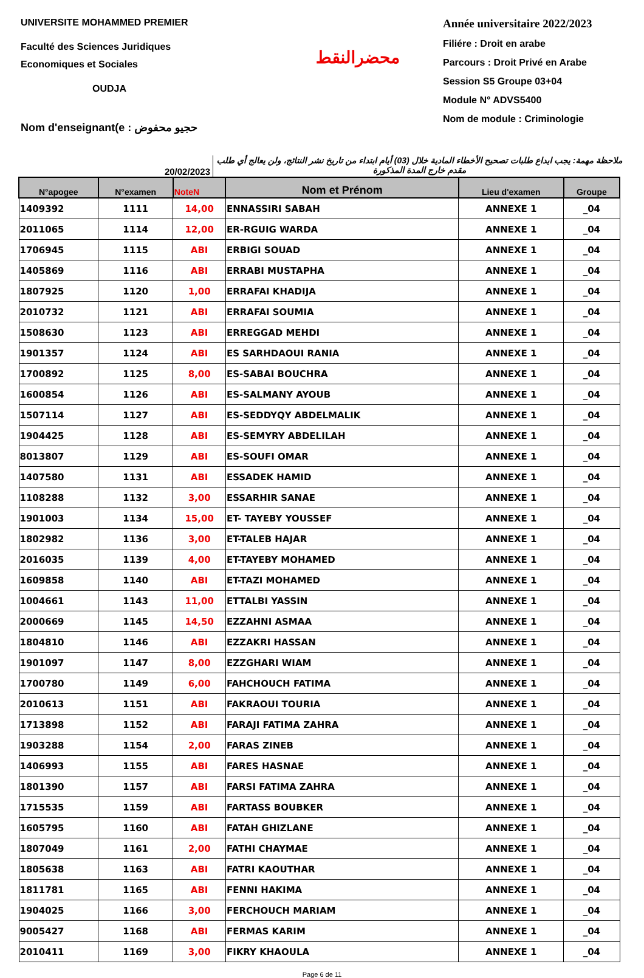UNIVERSITE MOHAMMED PREMIER
Faculté des Sciences Juridiques
Economiques et Sociales
OUDJA
Nom d'enseignant(e : حجيو محفوض
محضرالنقط
Année universitaire 2022/2023
Filiére : Droit en arabe
Parcours : Droit Privé en Arabe
Session S5 Groupe 03+04
Module N° ADVS5400
Nom de module : Criminologie
20/02/2023
ملاحظة مهمة: يجب ايداع طلبات تصحيح الأخطاء المادية خلال (03) أيام ابتداء من تاريخ نشر النتائج، ولن يعالج أي طلب مقدم خارج المدة المذكورة
| N°apogee | N°examen | NoteN | Nom et Prénom | Lieu d'examen | Groupe |
| --- | --- | --- | --- | --- | --- |
| 1409392 | 1111 | 14,00 | ENNASSIRI SABAH | ANNEXE 1 | _04 |
| 2011065 | 1114 | 12,00 | ER-RGUIG WARDA | ANNEXE 1 | _04 |
| 1706945 | 1115 | ABI | ERBIGI SOUAD | ANNEXE 1 | _04 |
| 1405869 | 1116 | ABI | ERRABI MUSTAPHA | ANNEXE 1 | _04 |
| 1807925 | 1120 | 1,00 | ERRAFAI KHADIJA | ANNEXE 1 | _04 |
| 2010732 | 1121 | ABI | ERRAFAI SOUMIA | ANNEXE 1 | _04 |
| 1508630 | 1123 | ABI | ERREGGAD MEHDI | ANNEXE 1 | _04 |
| 1901357 | 1124 | ABI | ES SARHDAOUI RANIA | ANNEXE 1 | _04 |
| 1700892 | 1125 | 8,00 | ES-SABAI BOUCHRA | ANNEXE 1 | _04 |
| 1600854 | 1126 | ABI | ES-SALMANY AYOUB | ANNEXE 1 | _04 |
| 1507114 | 1127 | ABI | ES-SEDDYQY ABDELMALIK | ANNEXE 1 | _04 |
| 1904425 | 1128 | ABI | ES-SEMYRY ABDELILAH | ANNEXE 1 | _04 |
| 8013807 | 1129 | ABI | ES-SOUFI OMAR | ANNEXE 1 | _04 |
| 1407580 | 1131 | ABI | ESSADEK HAMID | ANNEXE 1 | _04 |
| 1108288 | 1132 | 3,00 | ESSARHIR SANAE | ANNEXE 1 | _04 |
| 1901003 | 1134 | 15,00 | ET- TAYEBY YOUSSEF | ANNEXE 1 | _04 |
| 1802982 | 1136 | 3,00 | ET-TALEB HAJAR | ANNEXE 1 | _04 |
| 2016035 | 1139 | 4,00 | ET-TAYEBY MOHAMED | ANNEXE 1 | _04 |
| 1609858 | 1140 | ABI | ET-TAZI MOHAMED | ANNEXE 1 | _04 |
| 1004661 | 1143 | 11,00 | ETTALBI YASSIN | ANNEXE 1 | _04 |
| 2000669 | 1145 | 14,50 | EZZAHNI ASMAA | ANNEXE 1 | _04 |
| 1804810 | 1146 | ABI | EZZAKRI HASSAN | ANNEXE 1 | _04 |
| 1901097 | 1147 | 8,00 | EZZGHARI WIAM | ANNEXE 1 | _04 |
| 1700780 | 1149 | 6,00 | FAHCHOUCH FATIMA | ANNEXE 1 | _04 |
| 2010613 | 1151 | ABI | FAKRAOUI TOURIA | ANNEXE 1 | _04 |
| 1713898 | 1152 | ABI | FARAJI FATIMA ZAHRA | ANNEXE 1 | _04 |
| 1903288 | 1154 | 2,00 | FARAS ZINEB | ANNEXE 1 | _04 |
| 1406993 | 1155 | ABI | FARES HASNAE | ANNEXE 1 | _04 |
| 1801390 | 1157 | ABI | FARSI FATIMA ZAHRA | ANNEXE 1 | _04 |
| 1715535 | 1159 | ABI | FARTASS BOUBKER | ANNEXE 1 | _04 |
| 1605795 | 1160 | ABI | FATAH GHIZLANE | ANNEXE 1 | _04 |
| 1807049 | 1161 | 2,00 | FATHI CHAYMAE | ANNEXE 1 | _04 |
| 1805638 | 1163 | ABI | FATRI KAOUTHAR | ANNEXE 1 | _04 |
| 1811781 | 1165 | ABI | FENNI HAKIMA | ANNEXE 1 | _04 |
| 1904025 | 1166 | 3,00 | FERCHOUCH MARIAM | ANNEXE 1 | _04 |
| 9005427 | 1168 | ABI | FERMAS KARIM | ANNEXE 1 | _04 |
| 2010411 | 1169 | 3,00 | FIKRY KHAOULA | ANNEXE 1 | _04 |
Page 6 de 11